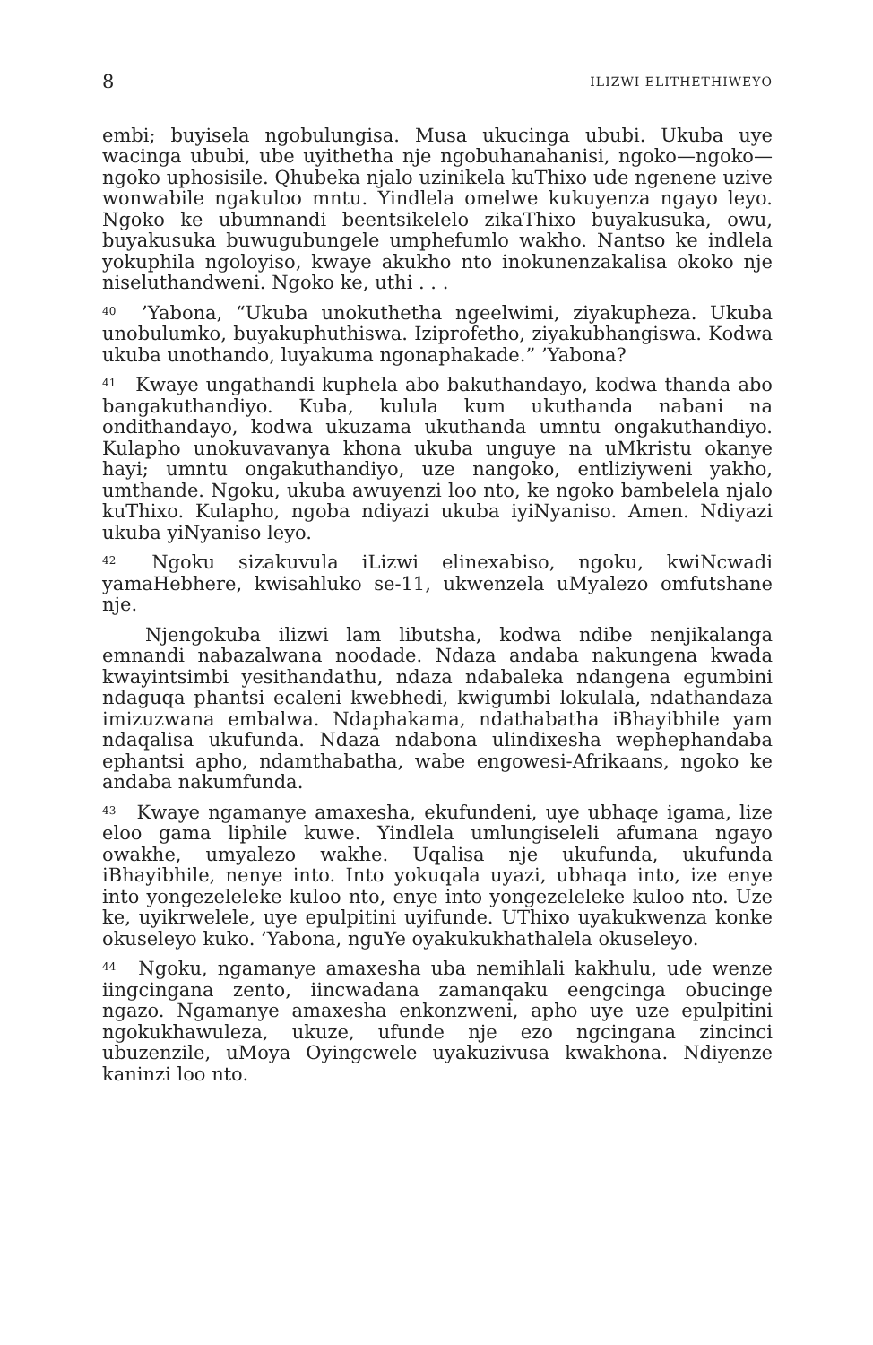8 ILIZWI ELITHETHIWEYO
embi; buyisela ngobulungisa. Musa ukucinga ububi. Ukuba uye wacinga ububi, ube uyithetha nje ngobuhanahanisi, ngoko—ngoko—ngoko uphosisile. Qhubeka njalo uzinikela kuThixo ude ngenene uzive wonwabile ngakuloo mntu. Yindlela omelwe kukuyenza ngayo leyo. Ngoko ke ubumnandi beentsikelelo zikaThixo buyakusuka, owu, buyakusuka buwugubungele umphefumlo wakho. Nantso ke indlela yokuphila ngoloyiso, kwaye akukho nto inokunenzakalisa okoko nje niseluthandweni. Ngoko ke, uthi . . .
<sup>40</sup> ’Yabona, “Ukuba unokuthetha ngeelwimi, ziyakupheza. Ukuba unobulumko, buyakuphuthiswa. Iziprofetho, ziyakubhangiswa. Kodwa ukuba unothando, luyakuma ngonaphakade.” ’Yabona?
<sup>41</sup> Kwaye ungathandi kuphela abo bakuthandayo, kodwa thanda abo bangakuthandiyo. Kuba, kulula kum ukuthanda nabani na ondithandayo, kodwa ukuzama ukuthanda umntu ongakuthandiyo. Kulapho unokuvavanya khona ukuba unguye na uMkristu okanye hayi; umntu ongakuthandiyo, uze nangoko, entliziyweni yakho, umthande. Ngoku, ukuba awuyenzi loo nto, ke ngoko bambelela njalo kuThixo. Kulapho, ngoba ndiyazi ukuba iyiNyaniso. Amen. Ndiyazi ukuba yiNyaniso leyo.
<sup>42</sup> Ngoku sizakuvula iLizwi elinexabiso, ngoku, kwiNcwadi yamaHebhere, kwisahluko se-11, ukwenzela uMyalezo omfutshane nje.
Njengokuba ilizwi lam libutsha, kodwa ndibe nenjikalanga emnandi nabazalwana noodade. Ndaza andaba nakungena kwada kwayintsimbi yesithandathu, ndaza ndabaleka ndangena egumbini ndaguqa phantsi ecaleni kwebhedi, kwigumbi lokulala, ndathandaza imizuzwana embalwa. Ndaphakama, ndathabatha iBhayibhile yam ndaqalisa ukufunda. Ndaza ndabona ulindixesha wephephandaba ephantsi apho, ndamthabatha, wabe engowesi-Afrikaans, ngoko ke andaba nakumfunda.
<sup>43</sup> Kwaye ngamanye amaxesha, ekufundeni, uye ubhaqe igama, lize eloo gama liphile kuwe. Yindlela umlungiseleli afumana ngayo owakhe, umyalezo wakhe. Uqalisa nje ukufunda, ukufunda iBhayibhile, nenye into. Into yokuqala uyazi, ubhaqa into, ize enye into yongezeleleke kuloo nto, enye into yongezeleleke kuloo nto. Uze ke, uyikrwelele, uye epulpitini uyifunde. UThixo uyakukwenza konke okuseleyo kuko. ’Yabona, nguYe oyakukukhathalela okuseleyo.
<sup>44</sup> Ngoku, ngamanye amaxesha uba nemihlali kakhulu, ude wenze iingcingana zento, iincwadana zamanqaku eengcinga obucinge ngazo. Ngamanye amaxesha enkonzweni, apho uye uze epulpitini ngokukhawuleza, ukuze, ufunde nje ezo ngcingana zincinci ubuzenzile, uMoya Oyingcwele uyakuzivusa kwakhona. Ndiyenze kaninzi loo nto.